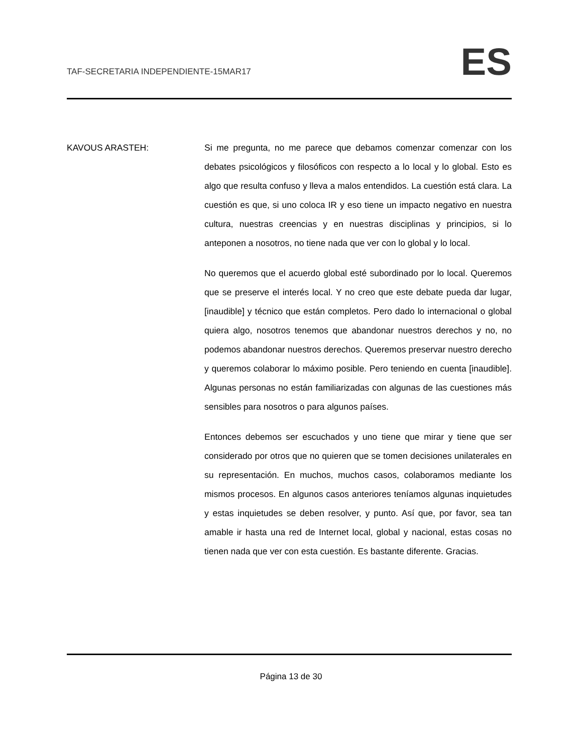TAF-SECRETARIA INDEPENDIENTE-15MAR17
ES
KAVOUS ARASTEH: Si me pregunta, no me parece que debamos comenzar comenzar con los debates psicológicos y filosóficos con respecto a lo local y lo global. Esto es algo que resulta confuso y lleva a malos entendidos. La cuestión está clara. La cuestión es que, si uno coloca IR y eso tiene un impacto negativo en nuestra cultura, nuestras creencias y en nuestras disciplinas y principios, si lo anteponen a nosotros, no tiene nada que ver con lo global y lo local.
No queremos que el acuerdo global esté subordinado por lo local. Queremos que se preserve el interés local. Y no creo que este debate pueda dar lugar, [inaudible] y técnico que están completos. Pero dado lo internacional o global quiera algo, nosotros tenemos que abandonar nuestros derechos y no, no podemos abandonar nuestros derechos. Queremos preservar nuestro derecho y queremos colaborar lo máximo posible. Pero teniendo en cuenta [inaudible]. Algunas personas no están familiarizadas con algunas de las cuestiones más sensibles para nosotros o para algunos países.
Entonces debemos ser escuchados y uno tiene que mirar y tiene que ser considerado por otros que no quieren que se tomen decisiones unilaterales en su representación. En muchos, muchos casos, colaboramos mediante los mismos procesos. En algunos casos anteriores teníamos algunas inquietudes y estas inquietudes se deben resolver, y punto. Así que, por favor, sea tan amable ir hasta una red de Internet local, global y nacional, estas cosas no tienen nada que ver con esta cuestión. Es bastante diferente. Gracias.
Página 13 de 30